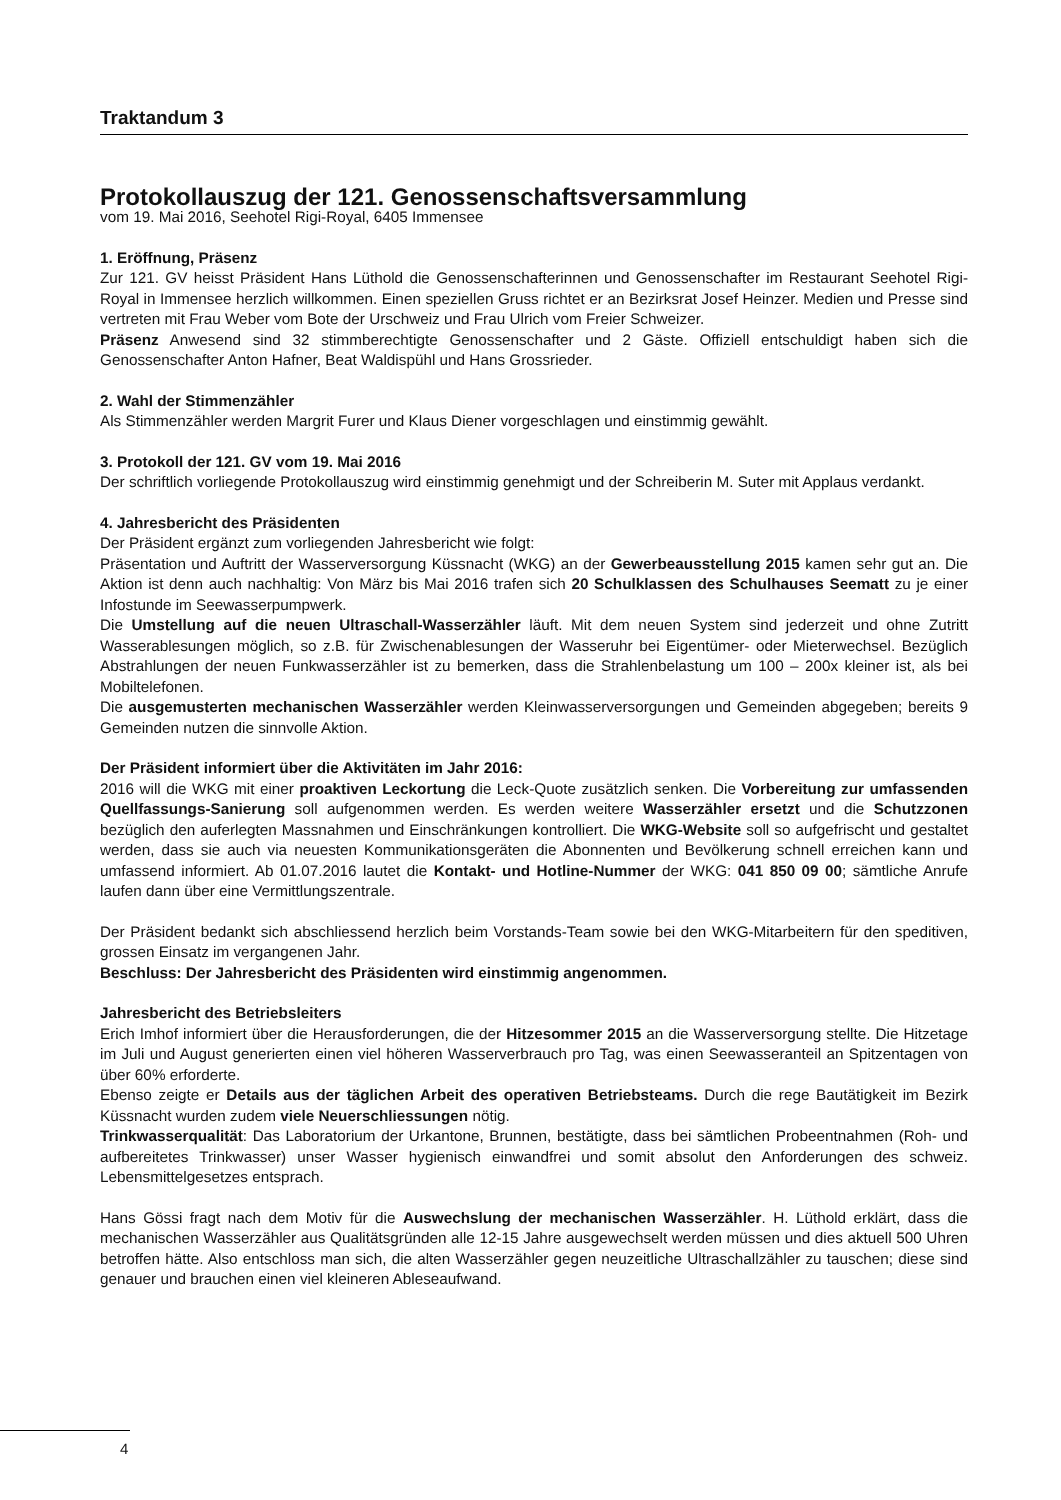Traktandum 3
Protokollauszug der 121. Genossenschaftsversammlung
vom 19. Mai 2016, Seehotel Rigi-Royal, 6405 Immensee
1. Eröffnung, Präsenz
Zur 121. GV heisst Präsident Hans Lüthold die Genossenschafterinnen und Genossenschafter im Restaurant Seehotel Rigi-Royal in Immensee herzlich willkommen. Einen speziellen Gruss richtet er an Bezirksrat Josef Heinzer. Medien und Presse sind vertreten mit Frau Weber vom Bote der Urschweiz und Frau Ulrich vom Freier Schweizer.
Präsenz Anwesend sind 32 stimmberechtigte Genossenschafter und 2 Gäste. Offiziell entschuldigt haben sich die Genossenschafter Anton Hafner, Beat Waldispühl und Hans Grossrieder.
2. Wahl der Stimmenzähler
Als Stimmenzähler werden Margrit Furer und Klaus Diener vorgeschlagen und einstimmig gewählt.
3. Protokoll der 121. GV vom 19. Mai 2016
Der schriftlich vorliegende Protokollauszug wird einstimmig genehmigt und der Schreiberin M. Suter mit Applaus verdankt.
4. Jahresbericht des Präsidenten
Der Präsident ergänzt zum vorliegenden Jahresbericht wie folgt:
Präsentation und Auftritt der Wasserversorgung Küssnacht (WKG) an der Gewerbeausstellung 2015 kamen sehr gut an. Die Aktion ist denn auch nachhaltig: Von März bis Mai 2016 trafen sich 20 Schulklassen des Schulhauses Seematt zu je einer Infostunde im Seewasserpumpwerk.
Die Umstellung auf die neuen Ultraschall-Wasserzähler läuft. Mit dem neuen System sind jederzeit und ohne Zutritt Wasserablesungen möglich, so z.B. für Zwischenablesungen der Wasseruhr bei Eigentümer- oder Mieterwechsel. Bezüglich Abstrahlungen der neuen Funkwasserzähler ist zu bemerken, dass die Strahlenbelastung um 100 – 200x kleiner ist, als bei Mobiltelefonen.
Die ausgemusterten mechanischen Wasserzähler werden Kleinwasserversorgungen und Gemeinden abgegeben; bereits 9 Gemeinden nutzen die sinnvolle Aktion.
Der Präsident informiert über die Aktivitäten im Jahr 2016:
2016 will die WKG mit einer proaktiven Leckortung die Leck-Quote zusätzlich senken. Die Vorbereitung zur umfassenden Quellfassungs-Sanierung soll aufgenommen werden. Es werden weitere Wasserzähler ersetzt und die Schutzzonen bezüglich den auferlegten Massnahmen und Einschränkungen kontrolliert. Die WKG-Website soll so aufgefrischt und gestaltet werden, dass sie auch via neuesten Kommunikationsgeräten die Abonnenten und Bevölkerung schnell erreichen kann und umfassend informiert. Ab 01.07.2016 lautet die Kontakt- und Hotline-Nummer der WKG: 041 850 09 00; sämtliche Anrufe laufen dann über eine Vermittlungszentrale.
Der Präsident bedankt sich abschliessend herzlich beim Vorstands-Team sowie bei den WKG-Mitarbeitern für den speditiven, grossen Einsatz im vergangenen Jahr.
Beschluss: Der Jahresbericht des Präsidenten wird einstimmig angenommen.
Jahresbericht des Betriebsleiters
Erich Imhof informiert über die Herausforderungen, die der Hitzesommer 2015 an die Wasserversorgung stellte. Die Hitzetage im Juli und August generierten einen viel höheren Wasserverbrauch pro Tag, was einen Seewasseranteil an Spitzentagen von über 60% erforderte.
Ebenso zeigte er Details aus der täglichen Arbeit des operativen Betriebsteams. Durch die rege Bautätigkeit im Bezirk Küssnacht wurden zudem viele Neuerschliessungen nötig.
Trinkwasserqualität: Das Laboratorium der Urkantone, Brunnen, bestätigte, dass bei sämtlichen Probeentnahmen (Roh- und aufbereitetes Trinkwasser) unser Wasser hygienisch einwandfrei und somit absolut den Anforderungen des schweiz. Lebensmittelgesetzes entsprach.
Hans Gössi fragt nach dem Motiv für die Auswechslung der mechanischen Wasserzähler. H. Lüthold erklärt, dass die mechanischen Wasserzähler aus Qualitätsgründen alle 12-15 Jahre ausgewechselt werden müssen und dies aktuell 500 Uhren betroffen hätte. Also entschloss man sich, die alten Wasserzähler gegen neuzeitliche Ultraschallzähler zu tauschen; diese sind genauer und brauchen einen viel kleineren Ableseaufwand.
4